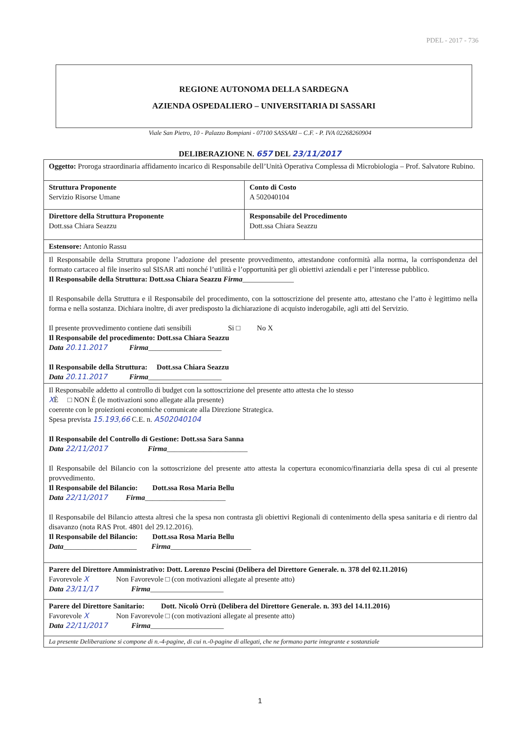PDEL - 2017 - 736
REGIONE AUTONOMA DELLA SARDEGNA
AZIENDA OSPEDALIERO – UNIVERSITARIA DI SASSARI
Viale San Pietro, 10 - Palazzo Bompiani - 07100 SASSARI – C.F. - P. IVA 02268260904
DELIBERAZIONE N. 657 DEL 23/11/2017
| Oggetto: Proroga straordinaria affidamento incarico di Responsabile dell’Unità Operativa Complessa di Microbiologia – Prof. Salvatore Rubino. | |
| Struttura Proponente Servizio Risorse Umane | Conto di Costo A 502040104 |
| Direttore della Struttura Proponente Dott.ssa Chiara Seazzu | Responsabile del Procedimento Dott.ssa Chiara Seazzu |
| Estensore: Antonio Rassu | |
| Il Responsabile della Struttura propone l’adozione del presente provvedimento, attestandone conformità alla norma, la corrispondenza del formato cartaceo al file inserito sul SISAR atti nonché l’utilità e l’opportunità per gli obiettivi aziendali e per l’interesse pubblico. Il Responsabile della Struttura: Dott.ssa Chiara Seazzu Firma ______________ Il Responsabile della Struttura e il Responsabile del procedimento, con la sottoscrizione del presente atto, attestano che l’atto è legittimo nella forma e nella sostanza. Dichiara inoltre, di aver predisposto la dichiarazione di acquisto inderogabile, agli atti del Servizio. Il presente provvedimento contiene dati sensibili Si □ No X Il Responsabile del procedimento: Dott.ssa Chiara Seazzu Data 20.11.2017 Firma ____________________ Il Responsabile della Struttura: Dott.ssa Chiara Seazzu Data 20.11.2017 Firma ____________________ | |
| Il Responsabile addetto al controllo di budget con la sottoscrizione del presente atto attesta che lo stesso X È □ NON È (le motivazioni sono allegate alla presente) coerente con le proiezioni economiche comunicate alla Direzione Strategica. Spesa prevista 15.193,66 C.E. n. A502040104 Il Responsabile del Controllo di Gestione: Dott.ssa Sara Sanna Data 22/11/2017 Firma ______________________ Il Responsabile del Bilancio con la sottoscrizione del presente atto attesta la copertura economico/finanziaria della spesa di cui al presente provvedimento. Il Responsabile del Bilancio: Dott.ssa Rosa Maria Bellu Data 22/11/2017 Firma ______________________ Il Responsabile del Bilancio attesta altresì che la spesa non contrasta gli obiettivi Regionali di contenimento della spesa sanitaria e di rientro dal disavanzo (nota RAS Prot. 4801 del 29.12.2016). Il Responsabile del Bilancio: Dott.ssa Rosa Maria Bellu Data ____________________ Firma ______________________ | |
| Parere del Direttore Amministrativo: Dott. Lorenzo Pescini (Delibera del Direttore Generale. n. 378 del 02.11.2016) Favorevole X Non Favorevole □ (con motivazioni allegate al presente atto) Data 23/11/17 Firma ____________________ | |
| Parere del Direttore Sanitario: Dott. Nicolò Orrù (Delibera del Direttore Generale. n. 393 del 14.11.2016) Favorevole X Non Favorevole □ (con motivazioni allegate al presente atto) Data 22/11/2017 Firma ____________________ | |
| La presente Deliberazione si compone di n.-4-pagine, di cui n.-0-pagine di allegati, che ne formano parte integrante e sostanziale | |
1